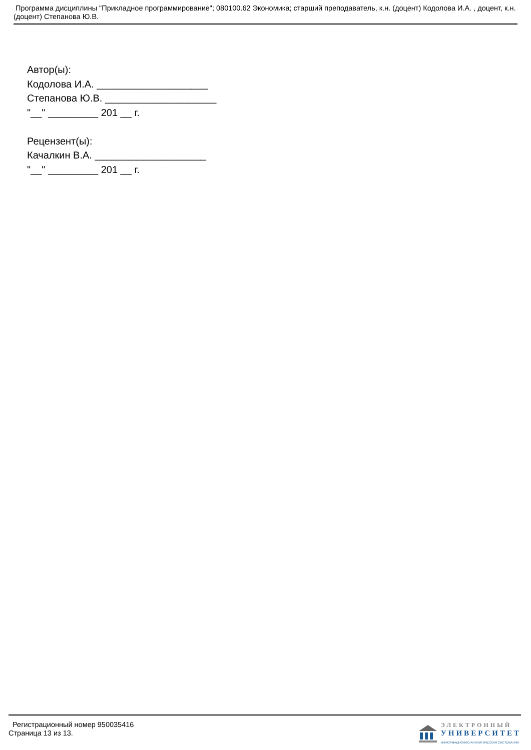Программа дисциплины "Прикладное программирование"; 080100.62 Экономика; старший преподаватель, к.н. (доцент) Кодолова И.А. , доцент, к.н. (доцент) Степанова Ю.В.
Автор(ы):
Кодолова И.А. ____________________
Степанова Ю.В. ____________________
"__" _________ 201 __ г.
Рецензент(ы):
Качалкин В.А. ____________________
"__" _________ 201 __ г.
Регистрационный номер 950035416
Страница 13 из 13.
ЭЛЕКТРОННЫЙ
УНИВЕРСИТЕТ
ИНФОРМАЦИОННО-АНАЛИТИЧЕСКАЯ СИСТЕМА КФУ